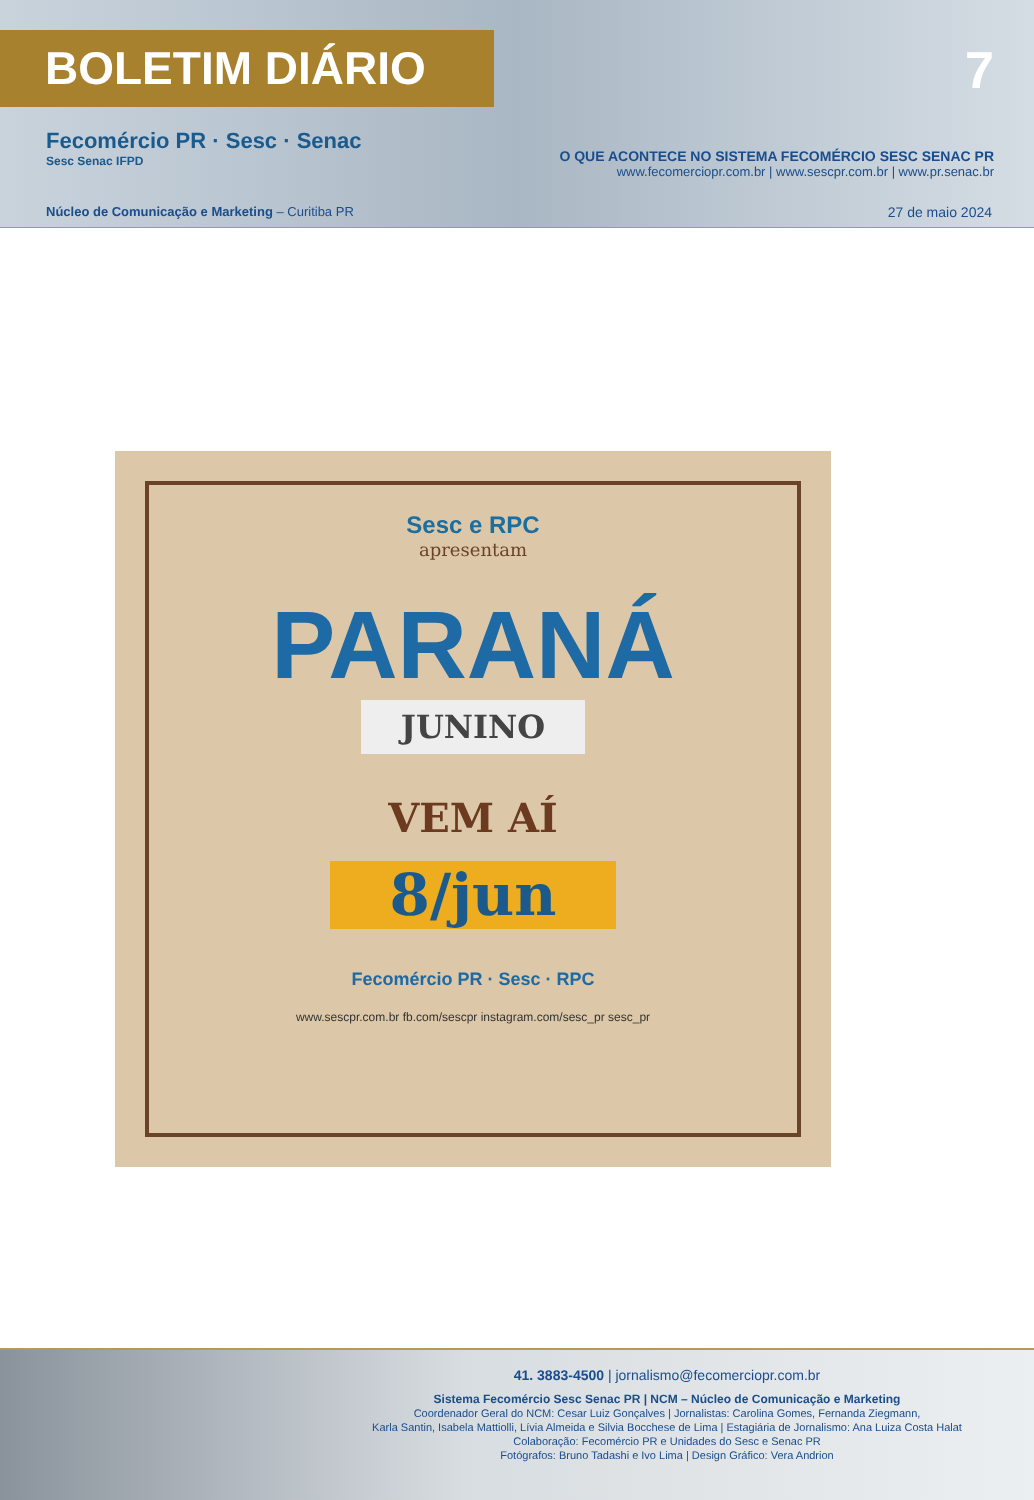BOLETIM DIÁRIO 7
Fecomércio PR · Sesc · Senac
Sesc Senac IFPD
O QUE ACONTECE NO SISTEMA FECOMÉRCIO SESC SENAC PR
www.fecomerciopr.com.br | www.sescpr.com.br | www.pr.senac.br
Núcleo de Comunicação e Marketing – Curitiba PR
27 de maio 2024
Sesc e RPC
apresentam
PARANÁ
JUNINO
VEM AÍ
8/jun
Fecomércio PR · Sesc · RPC
www.sescpr.com.br fb.com/sescpr instagram.com/sesc_pr sesc_pr
41. 3883-4500 | jornalismo@fecomerciopr.com.br
Sistema Fecomércio Sesc Senac PR | NCM – Núcleo de Comunicação e Marketing
Coordenador Geral do NCM: Cesar Luiz Gonçalves | Jornalistas: Carolina Gomes, Fernanda Ziegmann,
Karla Santin, Isabela Mattiolli, Lívia Almeida e Silvia Bocchese de Lima | Estagiária de Jornalismo: Ana Luiza Costa Halat
Colaboração: Fecomércio PR e Unidades do Sesc e Senac PR
Fotógrafos: Bruno Tadashi e Ivo Lima | Design Gráfico: Vera Andrion